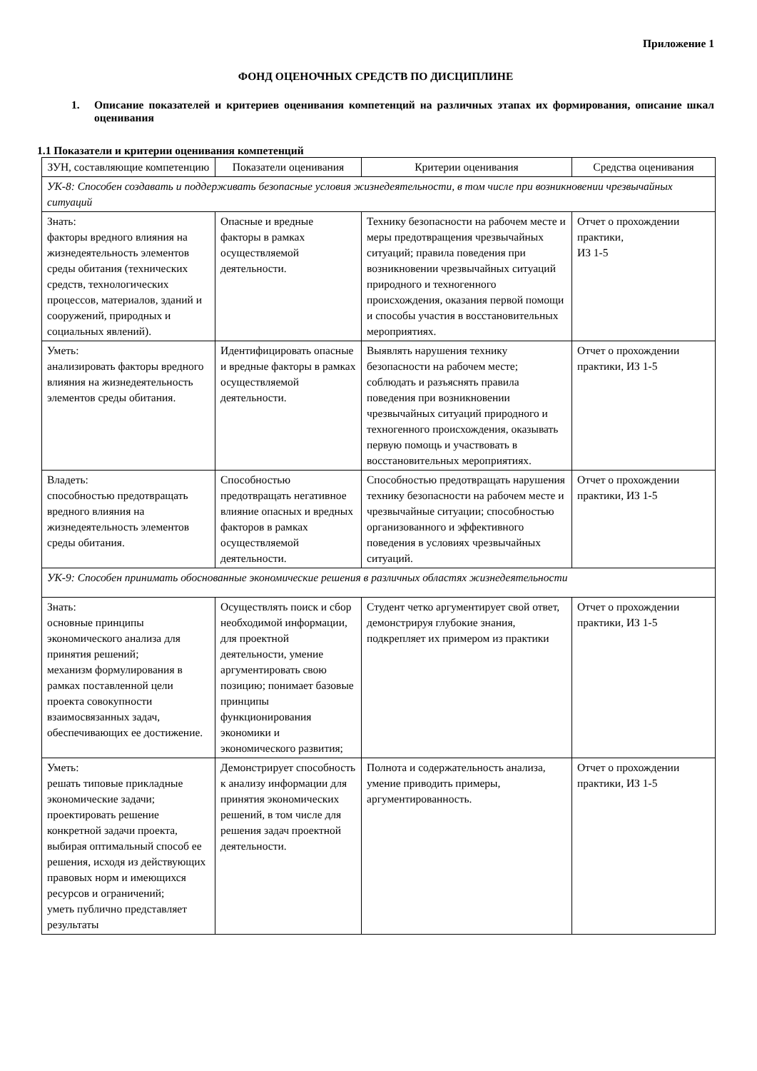Приложение 1
ФОНД ОЦЕНОЧНЫХ СРЕДСТВ ПО ДИСЦИПЛИНЕ
1. Описание показателей и критериев оценивания компетенций на различных этапах их формирования, описание шкал оценивания
1.1 Показатели и критерии оценивания компетенций
| ЗУН, составляющие компетенцию | Показатели оценивания | Критерии оценивания | Средства оценивания |
| --- | --- | --- | --- |
| УК-8: Способен создавать и поддерживать безопасные условия жизнедеятельности, в том числе при возникновении чрезвычайных ситуаций | | | |
| Знать: факторы вредного влияния на жизнедеятельность элементов среды обитания (технических средств, технологических процессов, материалов, зданий и сооружений, природных и социальных явлений). | Опасные и вредные факторы в рамках осуществляемой деятельности. | Технику безопасности на рабочем месте и меры предотвращения чрезвычайных ситуаций; правила поведения при возникновении чрезвычайных ситуаций природного и техногенного происхождения, оказания первой помощи и способы участия в восстановительных мероприятиях. | Отчет о прохождении практики, ИЗ 1-5 |
| Уметь: анализировать факторы вредного влияния на жизнедеятельность элементов среды обитания. | Идентифицировать опасные и вредные факторы в рамках осуществляемой деятельности. | Выявлять нарушения технику безопасности на рабочем месте; соблюдать и разъяснять правила поведения при возникновении чрезвычайных ситуаций природного и техногенного происхождения, оказывать первую помощь и участвовать в восстановительных мероприятиях. | Отчет о прохождении практики, ИЗ 1-5 |
| Владеть: способностью предотвращать вредного влияния на жизнедеятельность элементов среды обитания. | Способностью предотвращать негативное влияние опасных и вредных факторов в рамках осуществляемой деятельности. | Способностью предотвращать нарушения технику безопасности на рабочем месте и чрезвычайные ситуации; способностью организованного и эффективного поведения в условиях чрезвычайных ситуаций. | Отчет о прохождении практики, ИЗ 1-5 |
| УК-9: Способен принимать обоснованные экономические решения в различных областях жизнедеятельности | | | |
| Знать: основные принципы экономического анализа для принятия решений; механизм формулирования в рамках поставленной цели проекта совокупности взаимосвязанных задач, обеспечивающих ее достижение. | Осуществлять поиск и сбор необходимой информации, для проектной деятельности, умение аргументировать свою позицию; понимает базовые принципы функционирования экономики и экономического развития; | Студент четко аргументирует свой ответ, демонстрируя глубокие знания, подкрепляет их примером из практики | Отчет о прохождении практики, ИЗ 1-5 |
| Уметь: решать типовые прикладные экономические задачи; проектировать решение конкретной задачи проекта, выбирая оптимальный способ ее решения, исходя из действующих правовых норм и имеющихся ресурсов и ограничений; уметь публично представляет результаты | Демонстрирует способность к анализу информации для принятия экономических решений, в том числе для решения задач проектной деятельности. | Полнота и содержательность анализа, умение приводить примеры, аргументированность. | Отчет о прохождении практики, ИЗ 1-5 |